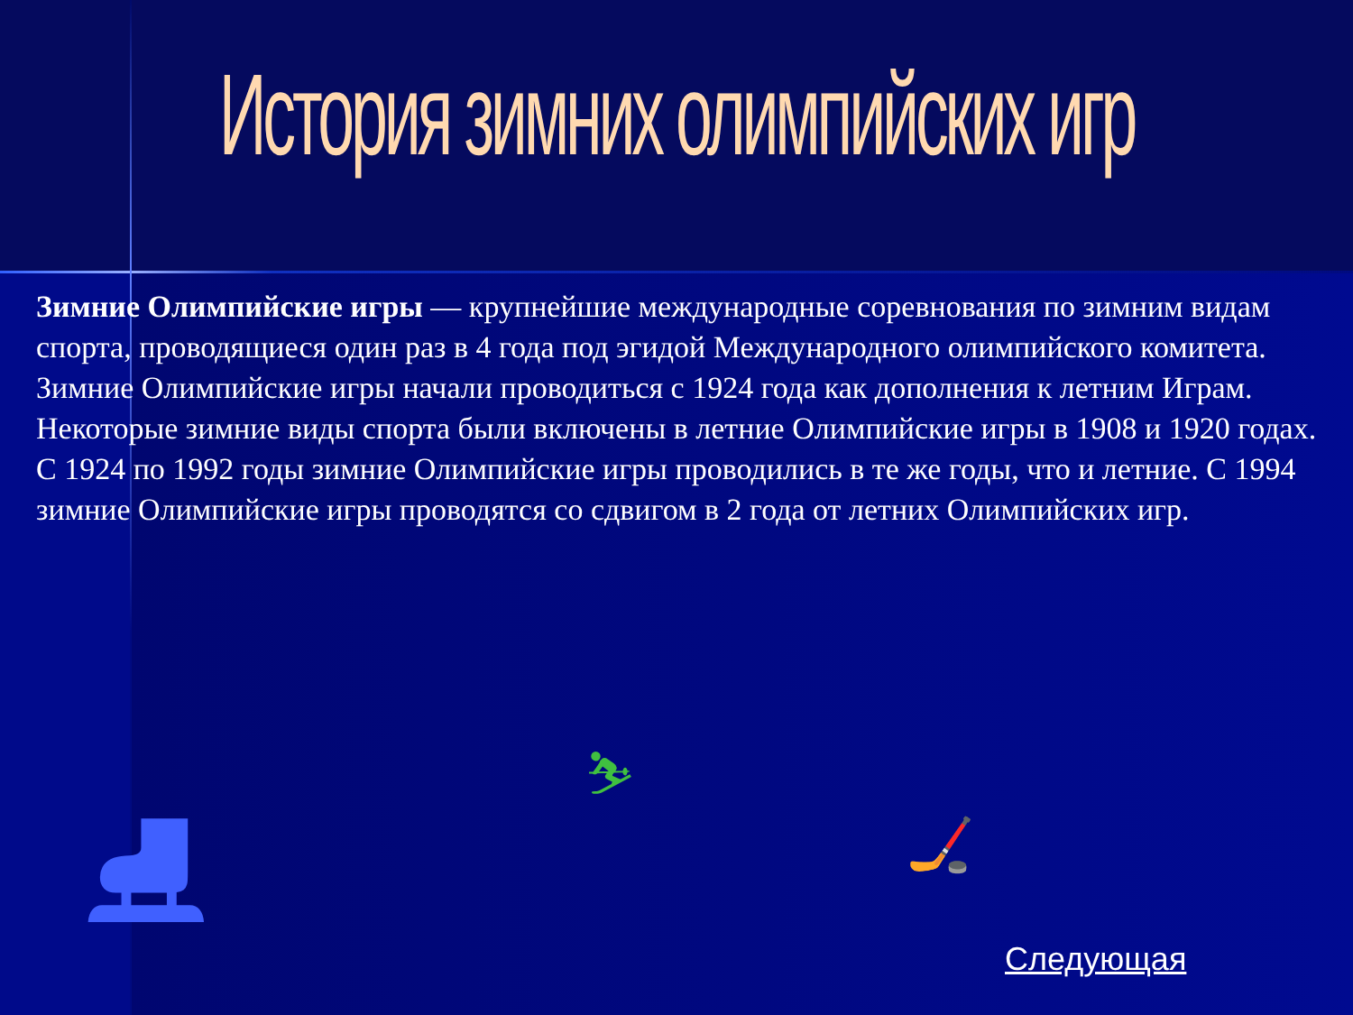История зимних олимпийских игр
Зимние Олимпийские игры — крупнейшие международные соревнования по зимним видам спорта, проводящиеся один раз в 4 года под эгидой Международного олимпийского комитета. Зимние Олимпийские игры начали проводиться с 1924 года как дополнения к летним Играм. Некоторые зимние виды спорта были включены в летние Олимпийские игры в 1908 и 1920 годах. С 1924 по 1992 годы зимние Олимпийские игры проводились в те же годы, что и летние. С 1994 зимние Олимпийские игры проводятся со сдвигом в 2 года от летних Олимпийских игр.
⛸ ⛷
🏒
Следующая